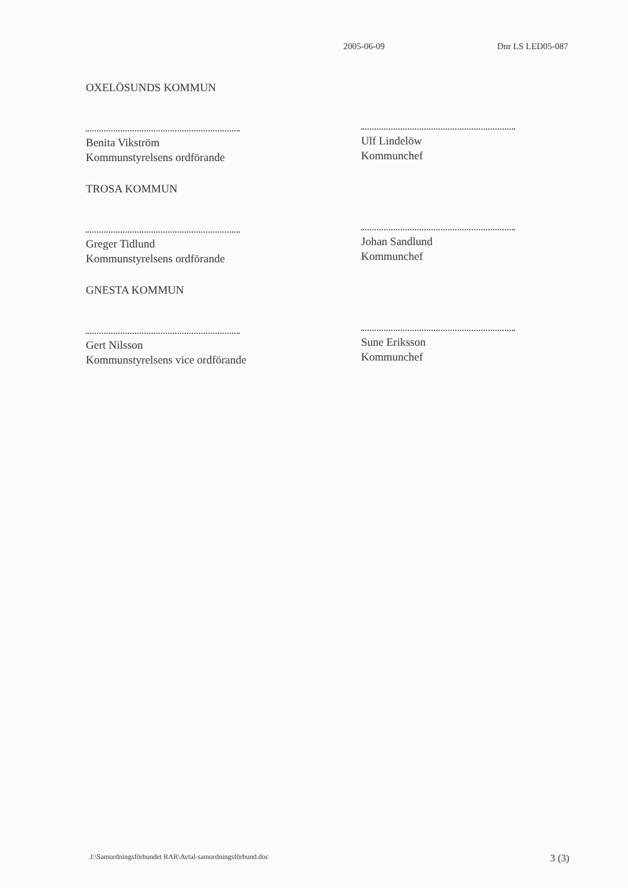2005-06-09 Dnr LS LED05-087
OXELÖSUNDS KOMMUN
Benita Vikström
Kommunstyrelsens ordförande
TROSA KOMMUN
Greger Tidlund
Kommunstyrelsens ordförande
GNESTA KOMMUN
Gert Nilsson
Kommunstyrelsens vice ordförande
Ulf Lindelöw
Kommunchef
Johan Sandlund
Kommunchef
Sune Eriksson
Kommunchef
J:\Samordningsförbundet RAR\Avtal-samordningsförbund.doc 3 (3)